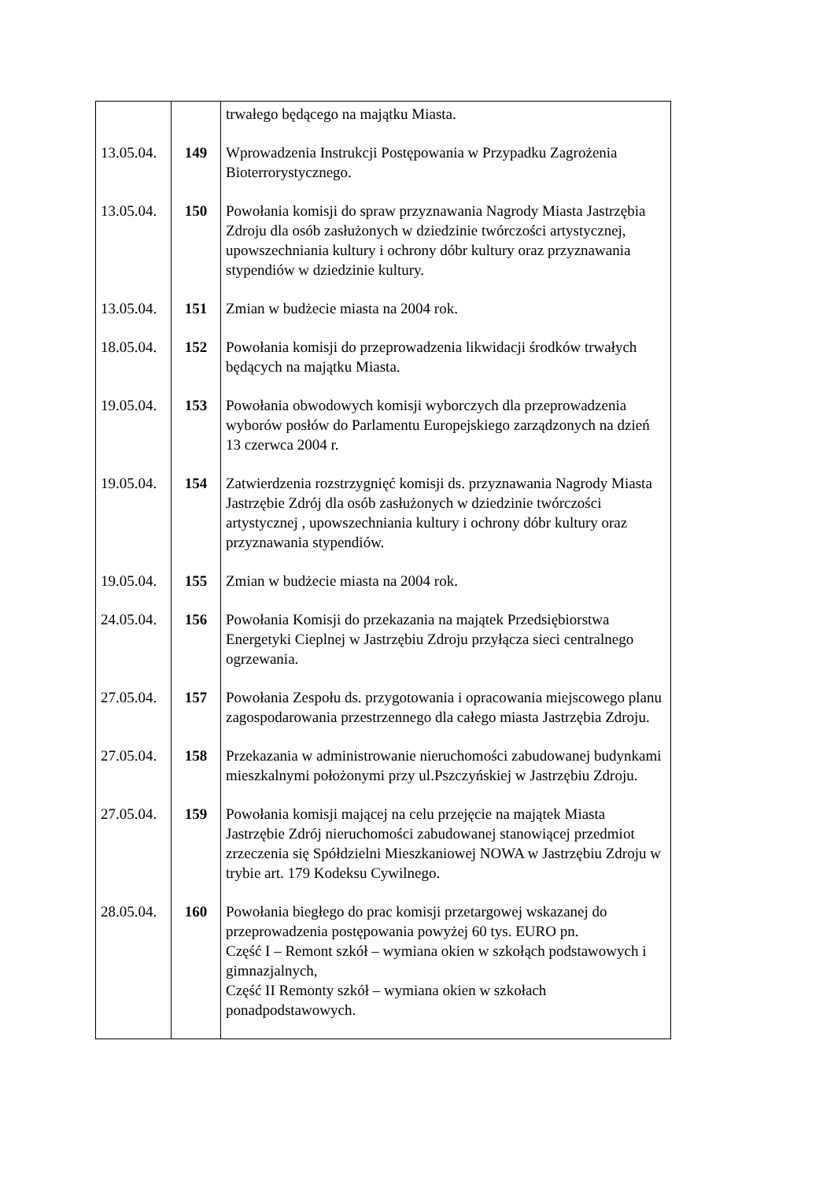| | | trwałego będącego na majątku Miasta. |
| 13.05.04. | 149 | Wprowadzenia Instrukcji Postępowania w Przypadku Zagrożenia Bioterrorystycznego. |
| 13.05.04. | 150 | Powołania komisji do spraw przyznawania Nagrody Miasta Jastrzębia Zdroju dla osób zasłużonych w dziedzinie twórczości artystycznej, upowszechniania kultury i ochrony dóbr kultury oraz przyznawania stypendiów w dziedzinie kultury. |
| 13.05.04. | 151 | Zmian w budżecie miasta na 2004 rok. |
| 18.05.04. | 152 | Powołania komisji do przeprowadzenia likwidacji środków trwałych będących na majątku Miasta. |
| 19.05.04. | 153 | Powołania obwodowych komisji wyborczych dla przeprowadzenia wyborów posłów do Parlamentu Europejskiego zarządzonych na dzień 13 czerwca 2004 r. |
| 19.05.04. | 154 | Zatwierdzenia rozstrzygnięć komisji ds. przyznawania Nagrody Miasta Jastrzębie Zdrój dla osób zasłużonych w dziedzinie twórczości artystycznej , upowszechniania kultury i ochrony dóbr kultury oraz przyznawania stypendiów. |
| 19.05.04. | 155 | Zmian w budżecie miasta na 2004 rok. |
| 24.05.04. | 156 | Powołania Komisji do przekazania na majątek Przedsiębiorstwa Energetyki Cieplnej w Jastrzębiu Zdroju przyłącza sieci centralnego ogrzewania. |
| 27.05.04. | 157 | Powołania Zespołu ds. przygotowania i opracowania miejscowego planu zagospodarowania przestrzennego dla całego miasta Jastrzębia Zdroju. |
| 27.05.04. | 158 | Przekazania w administrowanie nieruchomości zabudowanej budynkami mieszkalnymi położonymi przy ul.Pszczyńskiej w Jastrzębiu Zdroju. |
| 27.05.04. | 159 | Powołania komisji mającej na celu przejęcie na majątek Miasta Jastrzębie Zdrój nieruchomości zabudowanej stanowiącej przedmiot zrzeczenia się Spółdzielni Mieszkaniowej NOWA w Jastrzębiu Zdroju w trybie art. 179 Kodeksu Cywilnego. |
| 28.05.04. | 160 | Powołania biegłego do prac komisji przetargowej wskazanej do przeprowadzenia postępowania powyżej 60 tys. EURO pn. Część I – Remont szkół – wymiana okien w szkołąch podstawowych i gimnazjalnych, Część II Remonty szkół – wymiana okien w szkołach ponadpodstawowych. |